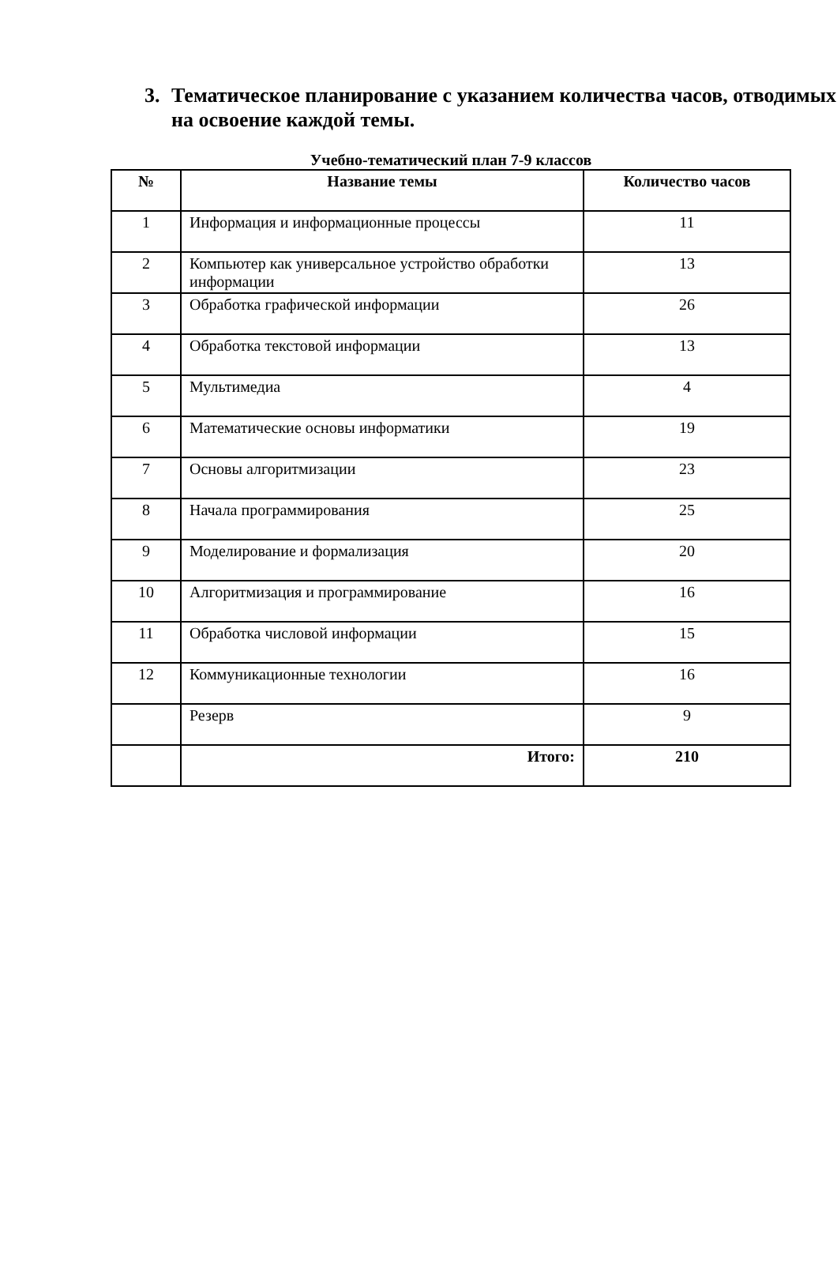3. Тематическое планирование с указанием количества часов, отводимых на освоение каждой темы.
Учебно-тематический план 7-9 классов
| № | Название темы | Количество часов |
| --- | --- | --- |
| 1 | Информация и информационные процессы | 11 |
| 2 | Компьютер как универсальное устройство обработки информации | 13 |
| 3 | Обработка графической информации | 26 |
| 4 | Обработка текстовой информации | 13 |
| 5 | Мультимедиа | 4 |
| 6 | Математические основы информатики | 19 |
| 7 | Основы алгоритмизации | 23 |
| 8 | Начала программирования | 25 |
| 9 | Моделирование и формализация | 20 |
| 10 | Алгоритмизация и программирование | 16 |
| 11 | Обработка числовой информации | 15 |
| 12 | Коммуникационные технологии | 16 |
| | Резерв | 9 |
| | Итого: | 210 |